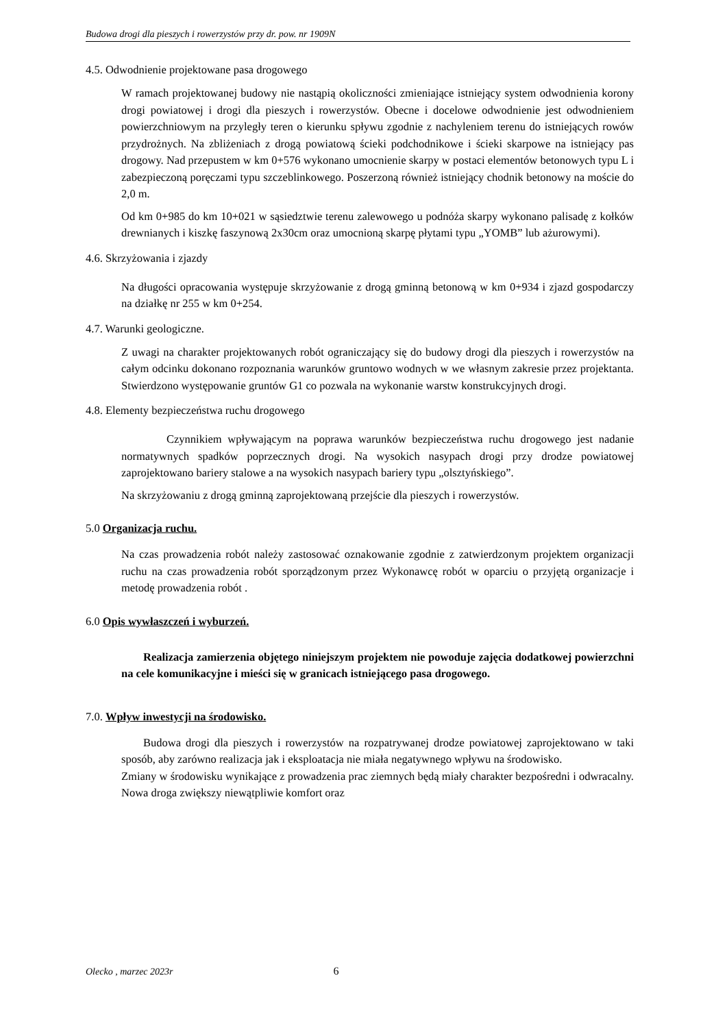Budowa drogi dla pieszych i rowerzystów przy dr. pow. nr 1909N
4.5. Odwodnienie projektowane pasa drogowego
W ramach projektowanej budowy nie nastąpią okoliczności zmieniające istniejący system odwodnienia korony drogi powiatowej i drogi dla pieszych i rowerzystów. Obecne i docelowe odwodnienie jest odwodnieniem powierzchniowym na przyległy teren o kierunku spływu zgodnie z nachyleniem terenu do istniejących rowów przydrożnych. Na zbliżeniach z drogą powiatową ścieki podchodnikowe i ścieki skarpowe na istniejący pas drogowy. Nad przepustem w km 0+576 wykonano umocnienie skarpy w postaci elementów betonowych typu L i zabezpieczoną poręczami typu szczeblinkowego. Poszerzoną również istniejący chodnik betonowy na moście do 2,0 m.
Od km 0+985 do km 10+021 w sąsiedztwie terenu zalewowego u podnóża skarpy wykonano palisadę z kołków drewnianych i kiszkę faszynową 2x30cm oraz umocnioną skarpę płytami typu „YOMB” lub ażurowymi).
4.6. Skrzyżowania i zjazdy
Na długości opracowania występuje skrzyżowanie z drogą gminną betonową w km 0+934 i zjazd gospodarczy na działkę nr 255 w km 0+254.
4.7. Warunki geologiczne.
Z uwagi na charakter projektowanych robót ograniczający się do budowy drogi dla pieszych i rowerzystów na całym odcinku dokonano rozpoznania warunków gruntowo wodnych w we własnym zakresie przez projektanta. Stwierdzono występowanie gruntów G1 co pozwala na wykonanie warstw konstrukcyjnych drogi.
4.8. Elementy bezpieczeństwa ruchu drogowego
Czynnikiem wpływającym na poprawa warunków bezpieczeństwa ruchu drogowego jest nadanie normatywnych spadków poprzecznych drogi. Na wysokich nasypach drogi przy drodze powiatowej zaprojektowano bariery stalowe a na wysokich nasypach bariery typu „olsztyńskiego”.
Na skrzyżowaniu z drogą gminną zaprojektowaną przejście dla pieszych i rowerzystów.
5.0 Organizacja ruchu.
Na czas prowadzenia robót należy zastosować oznakowanie zgodnie z zatwierdzonym projektem organizacji ruchu na czas prowadzenia robót sporządzonym przez Wykonawcę robót w oparciu o przyjętą organizacje i metodę prowadzenia robót .
6.0 Opis wywłaszczeń i wyburzeń.
Realizacja zamierzenia objętego niniejszym projektem nie powoduje zajęcia dodatkowej powierzchni na cele komunikacyjne i mieści się w granicach istniejącego pasa drogowego.
7.0. Wpływ inwestycji na środowisko.
Budowa drogi dla pieszych i rowerzystów na rozpatrywanej drodze powiatowej zaprojektowano w taki sposób, aby zarówno realizacja jak i eksploatacja nie miała negatywnego wpływu na środowisko.
Zmiany w środowisku wynikające z prowadzenia prac ziemnych będą miały charakter bezpośredni i odwracalny. Nowa droga zwiększy niewątpliwie komfort oraz
Olecko , marzec 2023r 6